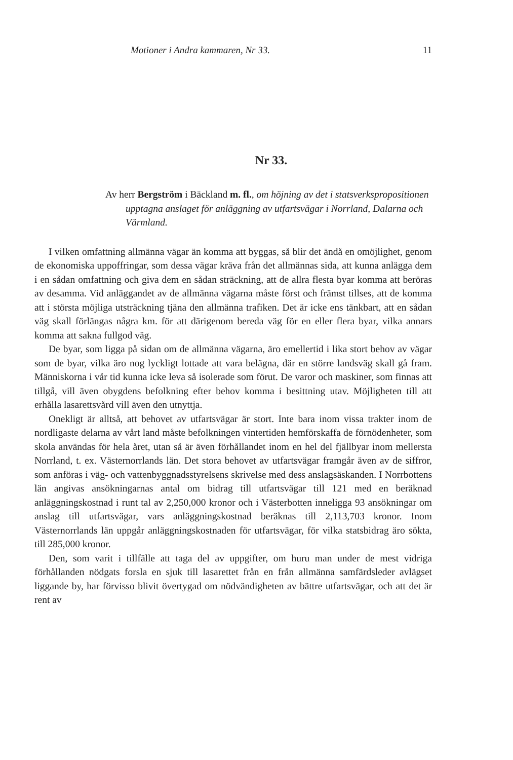Motioner i Andra kammaren, Nr 33. 11
Nr 33.
Av herr Bergström i Bäckland m. fl., om höjning av det i statsverkspropositionen upptagna anslaget för anläggning av utfartsvägar i Norrland, Dalarna och Värmland.
I vilken omfattning allmänna vägar än komma att byggas, så blir det ändå en omöjlighet, genom de ekonomiska uppoffringar, som dessa vägar kräva från det allmännas sida, att kunna anlägga dem i en sådan omfattning och giva dem en sådan sträckning, att de allra flesta byar komma att beröras av desamma. Vid anläggandet av de allmänna vägarna måste först och främst tillses, att de komma att i största möjliga utsträckning tjäna den allmänna trafiken. Det är icke ens tänkbart, att en sådan väg skall förlängas några km. för att därigenom bereda väg för en eller flera byar, vilka annars komma att sakna fullgod väg.
De byar, som ligga på sidan om de allmänna vägarna, äro emellertid i lika stort behov av vägar som de byar, vilka äro nog lyckligt lottade att vara belägna, där en större landsväg skall gå fram. Människorna i vår tid kunna icke leva så isolerade som förut. De varor och maskiner, som finnas att tillgå, vill även obygdens befolkning efter behov komma i besittning utav. Möjligheten till att erhålla lasarettsvård vill även den utnyttja.
Onekligt är alltså, att behovet av utfartsvägar är stort. Inte bara inom vissa trakter inom de nordligaste delarna av vårt land måste befolkningen vintertiden hemförskaffa de förnödenheter, som skola användas för hela året, utan så är även förhållandet inom en hel del fjällbyar inom mellersta Norrland, t. ex. Västernorrlands län. Det stora behovet av utfartsvägar framgår även av de siffror, som anföras i väg- och vattenbyggnadsstyrelsens skrivelse med dess anslagsäskanden. I Norrbottens län angivas ansökningarnas antal om bidrag till utfartsvägar till 121 med en beräknad anläggningskostnad i runt tal av 2,250,000 kronor och i Västerbotten inneligga 93 ansökningar om anslag till utfartsvägar, vars anläggningskostnad beräknas till 2,113,703 kronor. Inom Västernorrlands län uppgår anläggningskostnaden för utfartsvägar, för vilka statsbidrag äro sökta, till 285,000 kronor.
Den, som varit i tillfälle att taga del av uppgifter, om huru man under de mest vidriga förhållanden nödgats forsla en sjuk till lasarettet från en från allmänna samfärdsleder avlägset liggande by, har förvisso blivit övertygad om nödvändigheten av bättre utfartsvägar, och att det är rent av